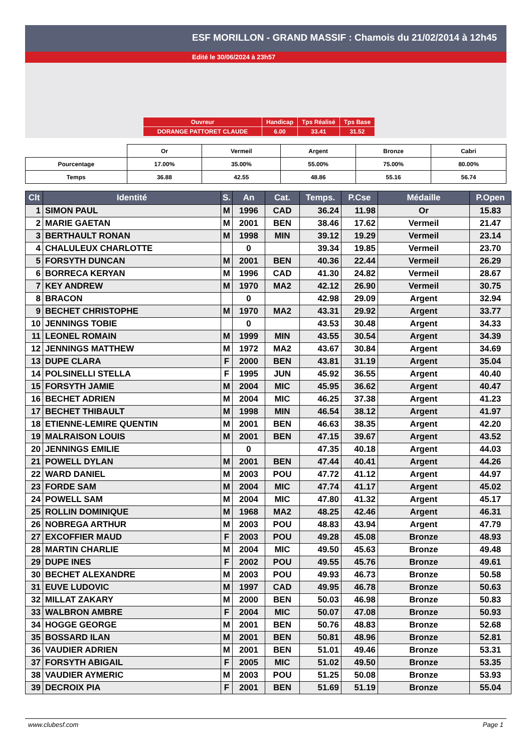ESF MORILLON - GRAND MASSIF : Chamois du 21/02/2014 à 12h45
Edité le 30/06/2024 à 23h57
| Ouvreur | Handicap | Tps Réalisé | Tps Base |
| DORANGE PATTORET CLAUDE | 6.00 | 33.41 | 31.52 |
| | Or | Vermeil | Argent | Bronze | Cabri |
| Pourcentage | 17.00% | 35.00% | 55.00% | 75.00% | 80.00% |
| Temps | 36.88 | 42.55 | 48.86 | 55.16 | 56.74 |
| Clt | Identité | S. | An | Cat. | Temps. | P.Cse | Médaille | P.Open |
| --- | --- | --- | --- | --- | --- | --- | --- | --- |
| 1 | SIMON PAUL | M | 1996 | CAD | 36.24 | 11.98 | Or | 15.83 |
| 2 | MARIE GAETAN | M | 2001 | BEN | 38.46 | 17.62 | Vermeil | 21.47 |
| 3 | BERTHAULT RONAN | M | 1998 | MIN | 39.12 | 19.29 | Vermeil | 23.14 |
| 4 | CHALULEUX CHARLOTTE | | 0 | | 39.34 | 19.85 | Vermeil | 23.70 |
| 5 | FORSYTH DUNCAN | M | 2001 | BEN | 40.36 | 22.44 | Vermeil | 26.29 |
| 6 | BORRECA KERYAN | M | 1996 | CAD | 41.30 | 24.82 | Vermeil | 28.67 |
| 7 | KEY ANDREW | M | 1970 | MA2 | 42.12 | 26.90 | Vermeil | 30.75 |
| 8 | BRACON | | 0 | | 42.98 | 29.09 | Argent | 32.94 |
| 9 | BECHET CHRISTOPHE | M | 1970 | MA2 | 43.31 | 29.92 | Argent | 33.77 |
| 10 | JENNINGS TOBIE | | 0 | | 43.53 | 30.48 | Argent | 34.33 |
| 11 | LEONEL ROMAIN | M | 1999 | MIN | 43.55 | 30.54 | Argent | 34.39 |
| 12 | JENNINGS MATTHEW | M | 1972 | MA2 | 43.67 | 30.84 | Argent | 34.69 |
| 13 | DUPE CLARA | F | 2000 | BEN | 43.81 | 31.19 | Argent | 35.04 |
| 14 | POLSINELLI STELLA | F | 1995 | JUN | 45.92 | 36.55 | Argent | 40.40 |
| 15 | FORSYTH JAMIE | M | 2004 | MIC | 45.95 | 36.62 | Argent | 40.47 |
| 16 | BECHET ADRIEN | M | 2004 | MIC | 46.25 | 37.38 | Argent | 41.23 |
| 17 | BECHET THIBAULT | M | 1998 | MIN | 46.54 | 38.12 | Argent | 41.97 |
| 18 | ETIENNE-LEMIRE QUENTIN | M | 2001 | BEN | 46.63 | 38.35 | Argent | 42.20 |
| 19 | MALRAISON LOUIS | M | 2001 | BEN | 47.15 | 39.67 | Argent | 43.52 |
| 20 | JENNINGS EMILIE | | 0 | | 47.35 | 40.18 | Argent | 44.03 |
| 21 | POWELL DYLAN | M | 2001 | BEN | 47.44 | 40.41 | Argent | 44.26 |
| 22 | WARD DANIEL | M | 2003 | POU | 47.72 | 41.12 | Argent | 44.97 |
| 23 | FORDE SAM | M | 2004 | MIC | 47.74 | 41.17 | Argent | 45.02 |
| 24 | POWELL SAM | M | 2004 | MIC | 47.80 | 41.32 | Argent | 45.17 |
| 25 | ROLLIN DOMINIQUE | M | 1968 | MA2 | 48.25 | 42.46 | Argent | 46.31 |
| 26 | NOBREGA ARTHUR | M | 2003 | POU | 48.83 | 43.94 | Argent | 47.79 |
| 27 | EXCOFFIER MAUD | F | 2003 | POU | 49.28 | 45.08 | Bronze | 48.93 |
| 28 | MARTIN CHARLIE | M | 2004 | MIC | 49.50 | 45.63 | Bronze | 49.48 |
| 29 | DUPE INES | F | 2002 | POU | 49.55 | 45.76 | Bronze | 49.61 |
| 30 | BECHET ALEXANDRE | M | 2003 | POU | 49.93 | 46.73 | Bronze | 50.58 |
| 31 | EUVE LUDOVIC | M | 1997 | CAD | 49.95 | 46.78 | Bronze | 50.63 |
| 32 | MILLAT ZAKARY | M | 2000 | BEN | 50.03 | 46.98 | Bronze | 50.83 |
| 33 | WALBRON AMBRE | F | 2004 | MIC | 50.07 | 47.08 | Bronze | 50.93 |
| 34 | HOGGE GEORGE | M | 2001 | BEN | 50.76 | 48.83 | Bronze | 52.68 |
| 35 | BOSSARD ILAN | M | 2001 | BEN | 50.81 | 48.96 | Bronze | 52.81 |
| 36 | VAUDIER ADRIEN | M | 2001 | BEN | 51.01 | 49.46 | Bronze | 53.31 |
| 37 | FORSYTH ABIGAIL | F | 2005 | MIC | 51.02 | 49.50 | Bronze | 53.35 |
| 38 | VAUDIER AYMERIC | M | 2003 | POU | 51.25 | 50.08 | Bronze | 53.93 |
| 39 | DECROIX PIA | F | 2001 | BEN | 51.69 | 51.19 | Bronze | 55.04 |
www.clubesf.com Page 1